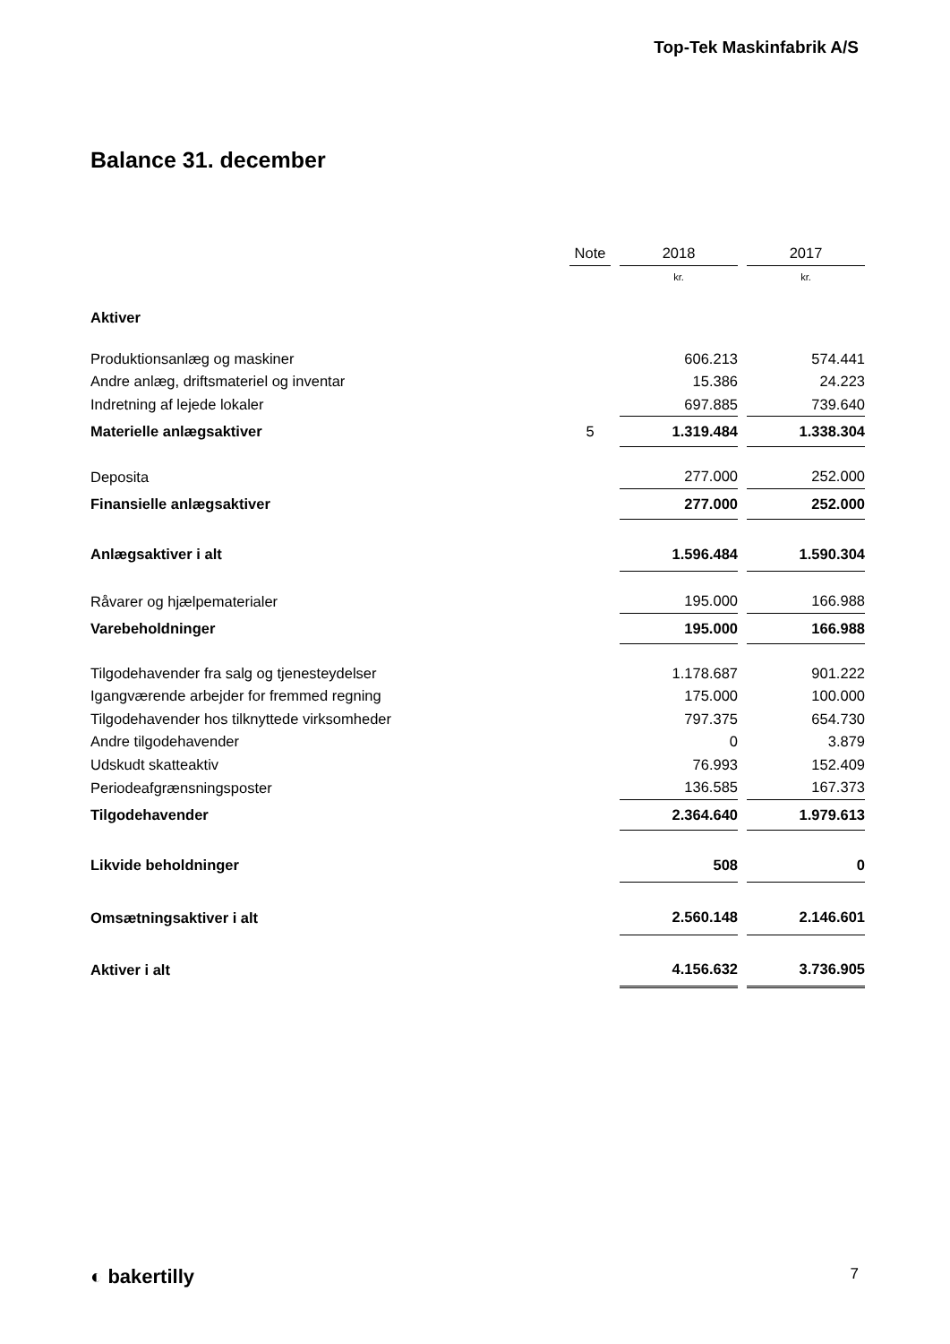Top-Tek Maskinfabrik A/S
Balance 31. december
| | Note | | 2018 | | 2017 |
| --- | --- | --- | --- | --- | --- |
| | | | kr. | | kr. |
| Aktiver | | | | | |
| Produktionsanlæg og maskiner | | | 606.213 | | 574.441 |
| Andre anlæg, driftsmateriel og inventar | | | 15.386 | | 24.223 |
| Indretning af lejede lokaler | | | 697.885 | | 739.640 |
| Materielle anlægsaktiver | 5 | | 1.319.484 | | 1.338.304 |
| Deposita | | | 277.000 | | 252.000 |
| Finansielle anlægsaktiver | | | 277.000 | | 252.000 |
| Anlægsaktiver i alt | | | 1.596.484 | | 1.590.304 |
| Råvarer og hjælpematerialer | | | 195.000 | | 166.988 |
| Varebeholdninger | | | 195.000 | | 166.988 |
| Tilgodehavender fra salg og tjenesteydelser | | | 1.178.687 | | 901.222 |
| Igangværende arbejder for fremmed regning | | | 175.000 | | 100.000 |
| Tilgodehavender hos tilknyttede virksomheder | | | 797.375 | | 654.730 |
| Andre tilgodehavender | | | 0 | | 3.879 |
| Udskudt skatteaktiv | | | 76.993 | | 152.409 |
| Periodeafgrænsningsposter | | | 136.585 | | 167.373 |
| Tilgodehavender | | | 2.364.640 | | 1.979.613 |
| Likvide beholdninger | | | 508 | | 0 |
| Omsætningsaktiver i alt | | | 2.560.148 | | 2.146.601 |
| Aktiver i alt | | | 4.156.632 | | 3.736.905 |
◐ bakertilly 7